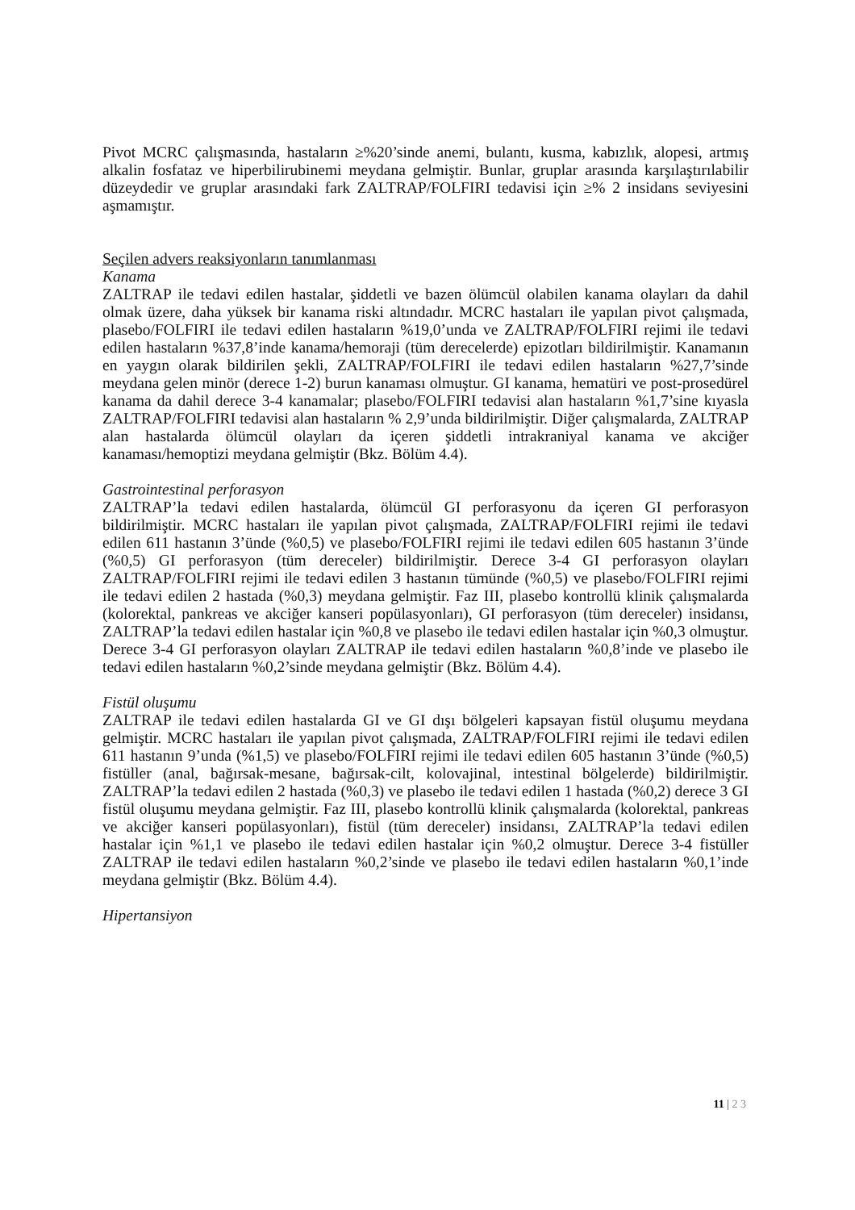Pivot MCRC çalışmasında, hastaların ≥%20’sinde anemi, bulantı, kusma, kabızlık, alopesi, artmış alkalin fosfataz ve hiperbilirubinemi meydana gelmiştir. Bunlar, gruplar arasında karşılaştırılabilir düzeydedir ve gruplar arasındaki fark ZALTRAP/FOLFIRI tedavisi için ≥% 2 insidans seviyesini aşmamıştır.
Seçilen advers reaksiyonların tanımlanması
Kanama
ZALTRAP ile tedavi edilen hastalar, şiddetli ve bazen ölümcül olabilen kanama olayları da dahil olmak üzere, daha yüksek bir kanama riski altındadır. MCRC hastaları ile yapılan pivot çalışmada, plasebo/FOLFIRI ile tedavi edilen hastaların %19,0’unda ve ZALTRAP/FOLFIRI rejimi ile tedavi edilen hastaların %37,8’inde kanama/hemoraji (tüm derecelerde) epizotları bildirilmiştir. Kanamanın en yaygın olarak bildirilen şekli, ZALTRAP/FOLFIRI ile tedavi edilen hastaların %27,7’sinde meydana gelen minör (derece 1-2) burun kanaması olmuştur. GI kanama, hematüri ve post-prosedürel kanama da dahil derece 3-4 kanamalar; plasebo/FOLFIRI tedavisi alan hastaların %1,7’sine kıyasla ZALTRAP/FOLFIRI tedavisi alan hastaların % 2,9’unda bildirilmiştir. Diğer çalışmalarda, ZALTRAP alan hastalarda ölümcül olayları da içeren şiddetli intrakraniyal kanama ve akciğer kanaması/hemoptizi meydana gelmiştir (Bkz. Bölüm 4.4).
Gastrointestinal perforasyon
ZALTRAP’la tedavi edilen hastalarda, ölümcül GI perforasyonu da içeren GI perforasyon bildirilmiştir. MCRC hastaları ile yapılan pivot çalışmada, ZALTRAP/FOLFIRI rejimi ile tedavi edilen 611 hastanın 3’ünde (%0,5) ve plasebo/FOLFIRI rejimi ile tedavi edilen 605 hastanın 3’ünde (%0,5) GI perforasyon (tüm dereceler) bildirilmiştir. Derece 3-4 GI perforasyon olayları ZALTRAP/FOLFIRI rejimi ile tedavi edilen 3 hastanın tümünde (%0,5) ve plasebo/FOLFIRI rejimi ile tedavi edilen 2 hastada (%0,3) meydana gelmiştir. Faz III, plasebo kontrollü klinik çalışmalarda (kolorektal, pankreas ve akciğer kanseri popülasyonları), GI perforasyon (tüm dereceler) insidansı, ZALTRAP’la tedavi edilen hastalar için %0,8 ve plasebo ile tedavi edilen hastalar için %0,3 olmuştur. Derece 3-4 GI perforasyon olayları ZALTRAP ile tedavi edilen hastaların %0,8’inde ve plasebo ile tedavi edilen hastaların %0,2’sinde meydana gelmiştir (Bkz. Bölüm 4.4).
Fistül oluşumu
ZALTRAP ile tedavi edilen hastalarda GI ve GI dışı bölgeleri kapsayan fistül oluşumu meydana gelmiştir. MCRC hastaları ile yapılan pivot çalışmada, ZALTRAP/FOLFIRI rejimi ile tedavi edilen 611 hastanın 9’unda (%1,5) ve plasebo/FOLFIRI rejimi ile tedavi edilen 605 hastanın 3’ünde (%0,5) fistüller (anal, bağırsak-mesane, bağırsak-cilt, kolovajinal, intestinal bölgelerde) bildirilmiştir. ZALTRAP’la tedavi edilen 2 hastada (%0,3) ve plasebo ile tedavi edilen 1 hastada (%0,2) derece 3 GI fistül oluşumu meydana gelmiştir. Faz III, plasebo kontrollü klinik çalışmalarda (kolorektal, pankreas ve akciğer kanseri popülasyonları), fistül (tüm dereceler) insidansı, ZALTRAP’la tedavi edilen hastalar için %1,1 ve plasebo ile tedavi edilen hastalar için %0,2 olmuştur. Derece 3-4 fistüller ZALTRAP ile tedavi edilen hastaların %0,2’sinde ve plasebo ile tedavi edilen hastaların %0,1’inde meydana gelmiştir (Bkz. Bölüm 4.4).
Hipertansiyon
11 | 2 3